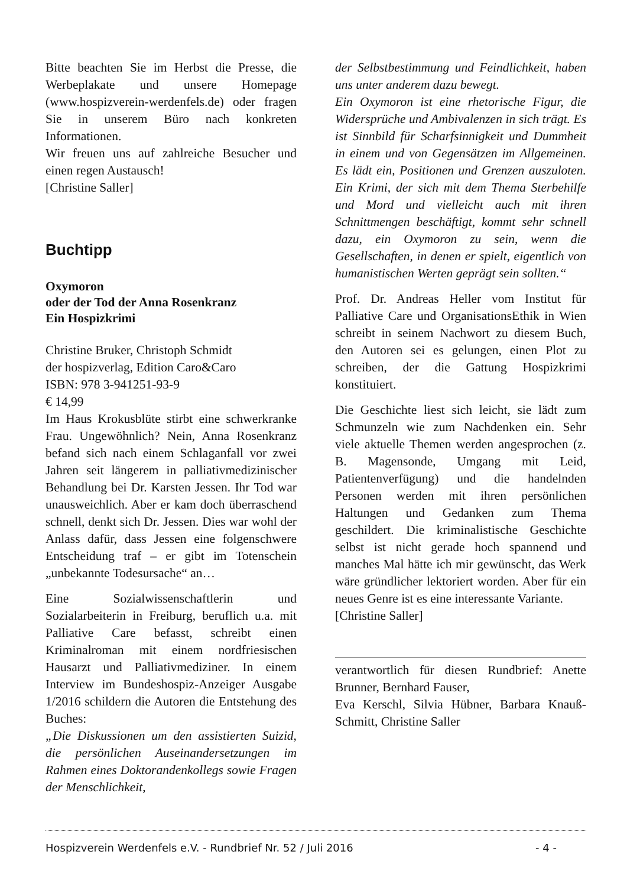Bitte beachten Sie im Herbst die Presse, die Werbeplakate und unsere Homepage (www.hospizverein-werdenfels.de) oder fragen Sie in unserem Büro nach konkreten Informationen.
Wir freuen uns auf zahlreiche Besucher und einen regen Austausch!
[Christine Saller]
Buchtipp
Oxymoron
oder der Tod der Anna Rosenkranz
Ein Hospizkrimi
Christine Bruker, Christoph Schmidt
der hospizverlag, Edition Caro&Caro
ISBN: 978 3-941251-93-9
€ 14,99
Im Haus Krokusblüte stirbt eine schwerkranke Frau. Ungewöhnlich? Nein, Anna Rosenkranz befand sich nach einem Schlaganfall vor zwei Jahren seit längerem in palliativmedizinischer Behandlung bei Dr. Karsten Jessen. Ihr Tod war unausweichlich. Aber er kam doch überraschend schnell, denkt sich Dr. Jessen. Dies war wohl der Anlass dafür, dass Jessen eine folgenschwere Entscheidung traf – er gibt im Totenschein „unbekannte Todesursache“ an…
Eine Sozialwissenschaftlerin und Sozialarbeiterin in Freiburg, beruflich u.a. mit Palliative Care befasst, schreibt einen Kriminalroman mit einem nordfriesischen Hausarzt und Palliativmediziner. In einem Interview im Bundeshospiz-Anzeiger Ausgabe 1/2016 schildern die Autoren die Entstehung des Buches:
„Die Diskussionen um den assistierten Suizid, die persönlichen Auseinandersetzungen im Rahmen eines Doktorandenkollegs sowie Fragen der Menschlichkeit,
der Selbstbestimmung und Feindlichkeit, haben uns unter anderem dazu bewegt.
Ein Oxymoron ist eine rhetorische Figur, die Widersprüche und Ambivalenzen in sich trägt. Es ist Sinnbild für Scharfsinnigkeit und Dummheit in einem und von Gegensätzen im Allgemeinen. Es lädt ein, Positionen und Grenzen auszuloten. Ein Krimi, der sich mit dem Thema Sterbehilfe und Mord und vielleicht auch mit ihren Schnittmengen beschäftigt, kommt sehr schnell dazu, ein Oxymoron zu sein, wenn die Gesellschaften, in denen er spielt, eigentlich von humanistischen Werten geprägt sein sollten.“
Prof. Dr. Andreas Heller vom Institut für Palliative Care und OrganisationsEthik in Wien schreibt in seinem Nachwort zu diesem Buch, den Autoren sei es gelungen, einen Plot zu schreiben, der die Gattung Hospizkrimi konstituiert.
Die Geschichte liest sich leicht, sie lädt zum Schmunzeln wie zum Nachdenken ein. Sehr viele aktuelle Themen werden angesprochen (z. B. Magensonde, Umgang mit Leid, Patientenverfügung) und die handelnden Personen werden mit ihren persönlichen Haltungen und Gedanken zum Thema geschildert. Die kriminalistische Geschichte selbst ist nicht gerade hoch spannend und manches Mal hätte ich mir gewünscht, das Werk wäre gründlicher lektoriert worden. Aber für ein neues Genre ist es eine interessante Variante.
[Christine Saller]
verantwortlich für diesen Rundbrief: Anette Brunner, Bernhard Fauser,
Eva Kerschl, Silvia Hübner, Barbara Knauß-Schmitt, Christine Saller
Hospizverein Werdenfels e.V. - Rundbrief Nr. 52 / Juli 2016 - 4 -